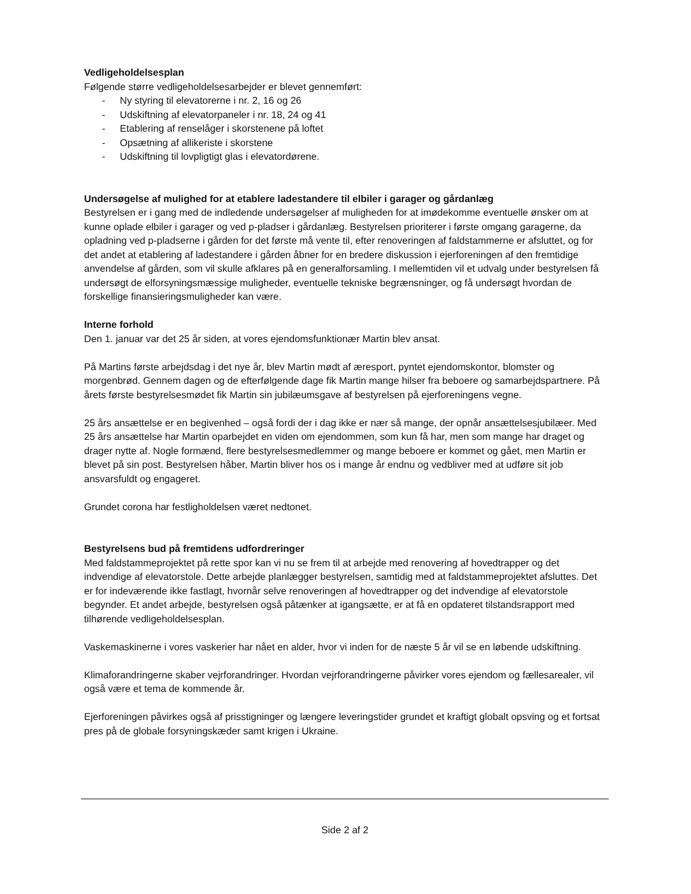Vedligeholdelsesplan
Følgende større vedligeholdelsesarbejder er blevet gennemført:
- Ny styring til elevatorerne i nr. 2, 16 og 26
- Udskiftning af elevatorpaneler i nr. 18, 24 og 41
- Etablering af renselåger i skorstenene på loftet
- Opsætning af allikeriste i skorstene
- Udskiftning til lovpligtigt glas i elevatordørene.
Undersøgelse af mulighed for at etablere ladestandere til elbiler i garager og gårdanlæg
Bestyrelsen er i gang med de indledende undersøgelser af muligheden for at imødekomme eventuelle ønsker om at kunne oplade elbiler i garager og ved p-pladser i gårdanlæg. Bestyrelsen prioriterer i første omgang garagerne, da opladning ved p-pladserne i gården for det første må vente til, efter renoveringen af faldstammerne er afsluttet, og for det andet at etablering af ladestandere i gården åbner for en bredere diskussion i ejerforeningen af den fremtidige anvendelse af gården, som vil skulle afklares på en generalforsamling. I mellemtiden vil et udvalg under bestyrelsen få undersøgt de elforsyningsmæssige muligheder, eventuelle tekniske begrænsninger, og få undersøgt hvordan de forskellige finansieringsmuligheder kan være.
Interne forhold
Den 1. januar var det 25 år siden, at vores ejendomsfunktionær Martin blev ansat.
På Martins første arbejdsdag i det nye år, blev Martin mødt af æresport, pyntet ejendomskontor, blomster og morgenbrød. Gennem dagen og de efterfølgende dage fik Martin mange hilser fra beboere og samarbejdspartnere. På årets første bestyrelsesmødet fik Martin sin jubilæumsgave af bestyrelsen på ejerforeningens vegne.
25 års ansættelse er en begivenhed – også fordi der i dag ikke er nær så mange, der opnår ansættelsesjubilæer. Med 25 års ansættelse har Martin oparbejdet en viden om ejendommen, som kun få har, men som mange har draget og drager nytte af. Nogle formænd, flere bestyrelsesmedlemmer og mange beboere er kommet og gået, men Martin er blevet på sin post. Bestyrelsen håber, Martin bliver hos os i mange år endnu og vedbliver med at udføre sit job ansvarsfuldt og engageret.
Grundet corona har festligholdelsen været nedtonet.
Bestyrelsens bud på fremtidens udfordreringer
Med faldstammeprojektet på rette spor kan vi nu se frem til at arbejde med renovering af hovedtrapper og det indvendige af elevatorstole. Dette arbejde planlægger bestyrelsen, samtidig med at faldstammeprojektet afsluttes. Det er for indeværende ikke fastlagt, hvornår selve renoveringen af hovedtrapper og det indvendige af elevatorstole begynder. Et andet arbejde, bestyrelsen også påtænker at igangsætte, er at få en opdateret tilstandsrapport med tilhørende vedligeholdelsesplan.
Vaskemaskinerne i vores vaskerier har nået en alder, hvor vi inden for de næste 5 år vil se en løbende udskiftning.
Klimaforandringerne skaber vejrforandringer. Hvordan vejrforandringerne påvirker vores ejendom og fællesarealer, vil også være et tema de kommende år.
Ejerforeningen påvirkes også af prisstigninger og længere leveringstider grundet et kraftigt globalt opsving og et fortsat pres på de globale forsyningskæder samt krigen i Ukraine.
Side 2 af 2